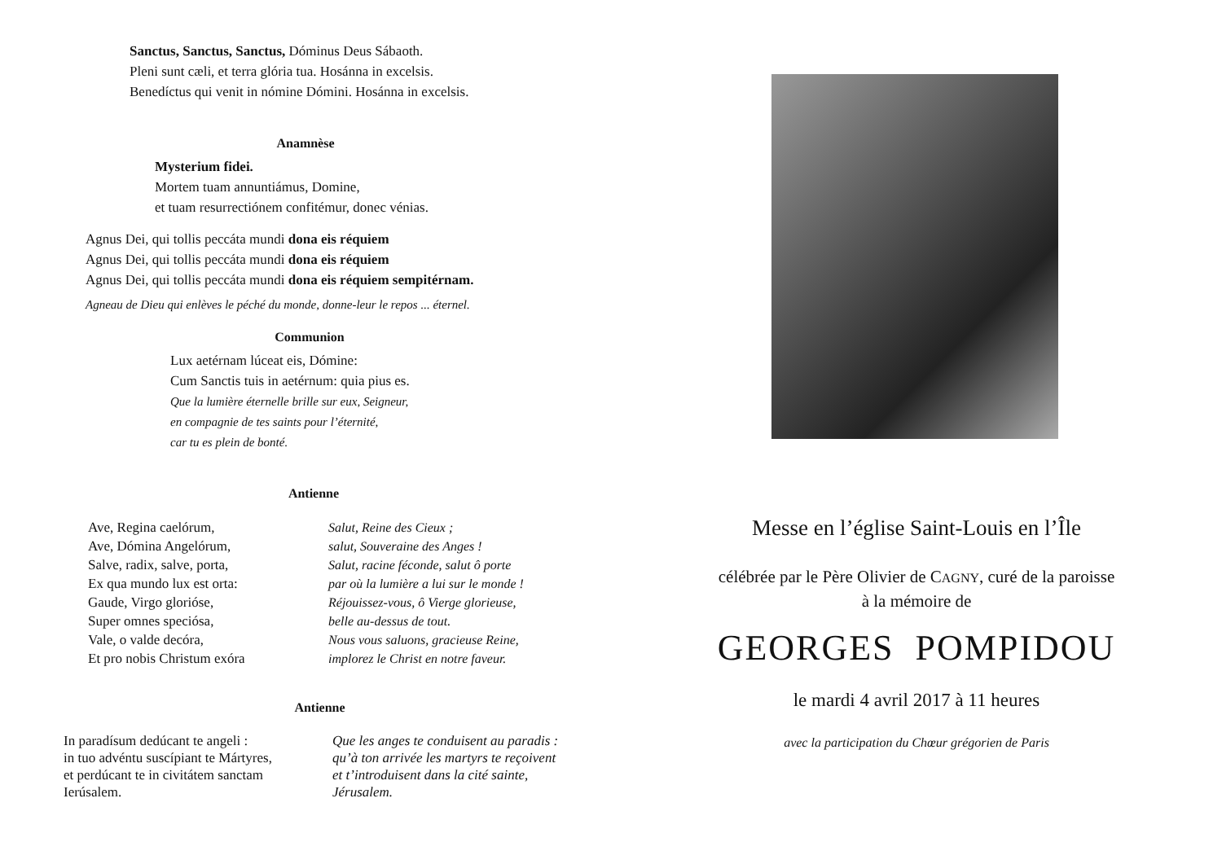Sanctus, Sanctus, Sanctus, Dóminus Deus Sábaoth.
Pleni sunt cæli, et terra glória tua. Hosánna in excelsis.
Benedíctus qui venit in nómine Dómini. Hosánna in excelsis.
Anamnèse
Mysterium fidei.
Mortem tuam annuntiámus, Domine,
et tuam resurrectiónem confitémur, donec vénias.
Agnus Dei, qui tollis peccáta mundi dona eis réquiem
Agnus Dei, qui tollis peccáta mundi dona eis réquiem
Agnus Dei, qui tollis peccáta mundi dona eis réquiem sempitérnam.
Agneau de Dieu qui enlèves le péché du monde, donne-leur le repos ... éternel.
Communion
Lux aetérnam lúceat eis, Dómine:
Cum Sanctis tuis in aetérnum: quia pius es.
Que la lumière éternelle brille sur eux, Seigneur,
en compagnie de tes saints pour l’éternité,
car tu es plein de bonté.
Antienne
Ave, Regina caelórum,
Ave, Dómina Angelórum,
Salve, radix, salve, porta,
Ex qua mundo lux est orta:
Gaude, Virgo glorióse,
Super omnes speciósa,
Vale, o valde decóra,
Et pro nobis Christum exóra
Salut, Reine des Cieux ;
salut, Souveraine des Anges !
Salut, racine féconde, salut ô porte
par où la lumière a lui sur le monde !
Réjouissez-vous, ô Vierge glorieuse,
belle au-dessus de tout.
Nous vous saluons, gracieuse Reine,
implorez le Christ en notre faveur.
Antienne
In paradísum dedúcant te angeli :
in tuo advéntu suscípiant te Mártyres,
et perdúcant te in civitátem sanctam
Ierúsalem.
Que les anges te conduisent au paradis :
qu’à ton arrivée les martyrs te reçoivent
et t’introduisent dans la cité sainte,
Jérusalem.
Messe en l’église Saint-Louis en l’Île
célébrée par le Père Olivier de CAGNY, curé de la paroisse
à la mémoire de
GEORGES POMPIDOU
le mardi 4 avril 2017 à 11 heures
avec la participation du Chœur grégorien de Paris